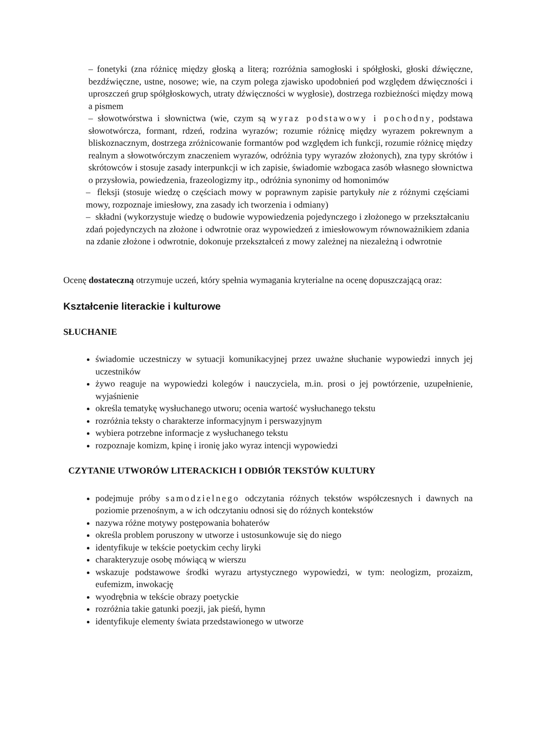– fonetyki (zna różnicę między głoską a literą; rozróżnia samogłoski i spółgłoski, głoski dźwięczne, bezdźwięczne, ustne, nosowe; wie, na czym polega zjawisko upodobnień pod względem dźwięczności i uproszczeń grup spółgłoskowych, utraty dźwięczności w wygłosie), dostrzega rozbieżności między mową a pismem
– słowotwórstwa i słownictwa (wie, czym są wyraz podstawowy i pochodny, podstawa słowotwórcza, formant, rdzeń, rodzina wyrazów; rozumie różnicę między wyrazem pokrewnym a bliskoznacznym, dostrzega zróżnicowanie formantów pod względem ich funkcji, rozumie różnicę między realnym a słowotwórczym znaczeniem wyrazów, odróżnia typy wyrazów złożonych), zna typy skrótów i skrótowców i stosuje zasady interpunkcji w ich zapisie, świadomie wzbogaca zasób własnego słownictwa o przysłowia, powiedzenia, frazeologizmy itp., odróżnia synonimy od homonimów
– fleksji (stosuje wiedzę o częściach mowy w poprawnym zapisie partykuły nie z różnymi częściami mowy, rozpoznaje imiesłowy, zna zasady ich tworzenia i odmiany)
– składni (wykorzystuje wiedzę o budowie wypowiedzenia pojedynczego i złożonego w przekształcaniu zdań pojedynczych na złożone i odwrotnie oraz wypowiedzeń z imiesłowowym równoważnikiem zdania na zdanie złożone i odwrotnie, dokonuje przekształceń z mowy zależnej na niezależną i odwrotnie
Ocenę dostateczną otrzymuje uczeń, który spełnia wymagania kryterialne na ocenę dopuszczającą oraz:
Kształcenie literackie i kulturowe
SŁUCHANIE
świadomie uczestniczy w sytuacji komunikacyjnej przez uważne słuchanie wypowiedzi innych jej uczestników
żywo reaguje na wypowiedzi kolegów i nauczyciela, m.in. prosi o jej powtórzenie, uzupełnienie, wyjaśnienie
określa tematykę wysłuchanego utworu; ocenia wartość wysłuchanego tekstu
rozróżnia teksty o charakterze informacyjnym i perswazyjnym
wybiera potrzebne informacje z wysłuchanego tekstu
rozpoznaje komizm, kpinę i ironię jako wyraz intencji wypowiedzi
CZYTANIE UTWORÓW LITERACKICH I ODBIÓR TEKSTÓW KULTURY
podejmuje próby samodzielnego odczytania różnych tekstów współczesnych i dawnych na poziomie przenośnym, a w ich odczytaniu odnosi się do różnych kontekstów
nazywa różne motywy postępowania bohaterów
określa problem poruszony w utworze i ustosunkowuje się do niego
identyfikuje w tekście poetyckim cechy liryki
charakteryzuje osobę mówiącą w wierszu
wskazuje podstawowe środki wyrazu artystycznego wypowiedzi, w tym: neologizm, prozaizm, eufemizm, inwokację
wyodrębnia w tekście obrazy poetyckie
rozróżnia takie gatunki poezji, jak pieśń, hymn
identyfikuje elementy świata przedstawionego w utworze